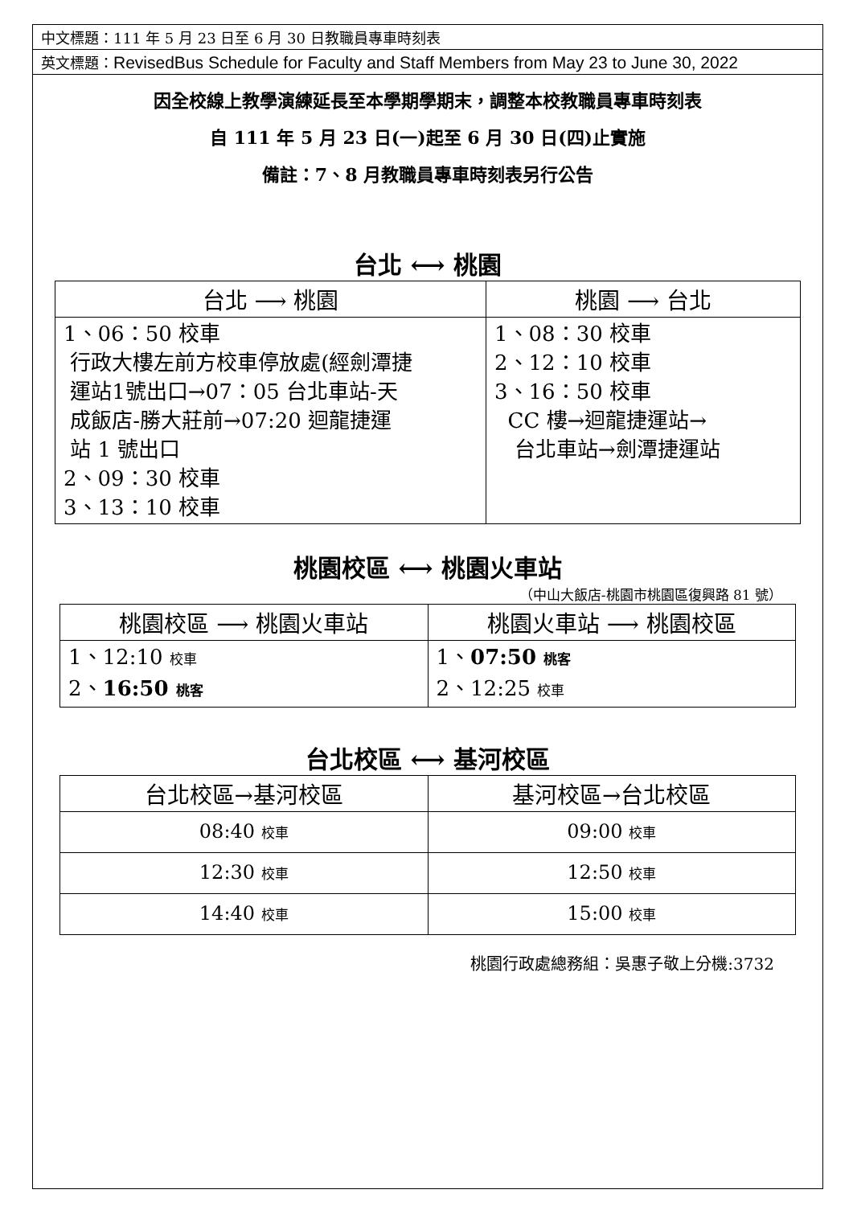中文標題：111 年 5 月 23 日至 6 月 30 日教職員專車時刻表
英文標題：RevisedBus Schedule for Faculty and Staff Members from May 23 to June 30, 2022
因全校線上教學演練延長至本學期學期末，調整本校教職員專車時刻表
自 111 年 5 月 23 日(一)起至 6 月 30 日(四)止實施
備註：7、8 月教職員專車時刻表另行公告
台北 ⟷ 桃園
| 台北 ⟶ 桃園 | 桃園 ⟶ 台北 |
| --- | --- |
| 1、06：50 校車 行政大樓左前方校車停放處(經劍潭捷 運站1號出口→07：05 台北車站-天 成飯店-勝大莊前→07:20 迴龍捷運 站 1 號出口 2、09：30 校車 3、13：10 校車 | 1、08：30 校車 2、12：10 校車 3、16：50 校車 CC 樓→迴龍捷運站→ 台北車站→劍潭捷運站 |
桃園校區 ⟷ 桃園火車站
（中山大飯店-桃園市桃園區復興路 81 號）
| 桃園校區 ⟶ 桃園火車站 | 桃園火車站 ⟶ 桃園校區 |
| --- | --- |
| 1、12:10 校車 2、 16:50 桃客 | 1、 07:50 桃客 2、12:25 校車 |
台北校區 ⟷ 基河校區
| 台北校區→基河校區 | 基河校區→台北校區 |
| --- | --- |
| 08:40 校車 | 09:00 校車 |
| 12:30 校車 | 12:50 校車 |
| 14:40 校車 | 15:00 校車 |
桃園行政處總務組：吳惠子敬上分機:3732